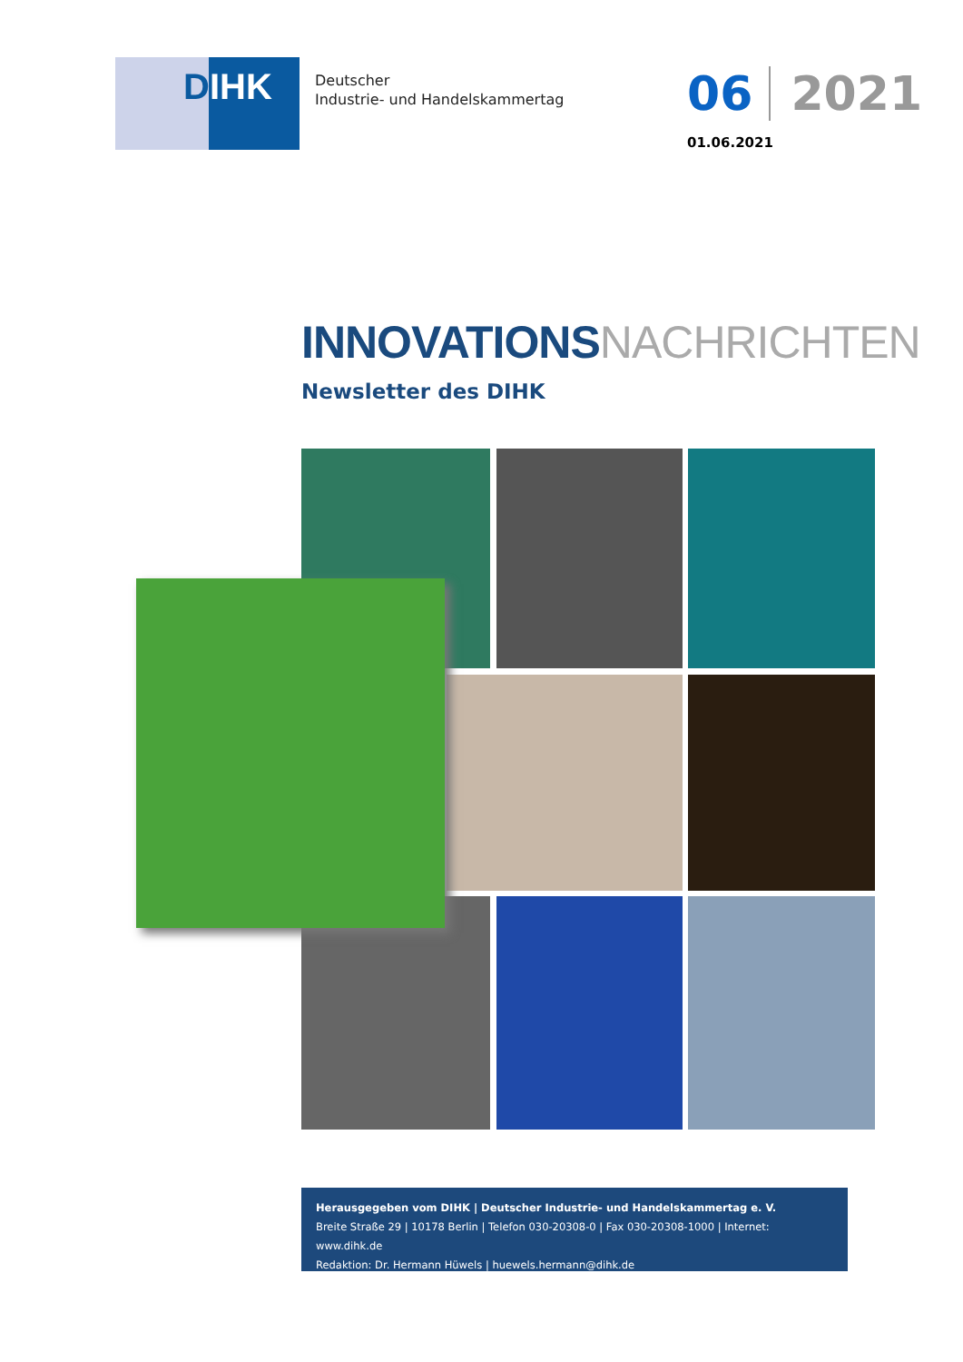DIHK
Deutscher
Industrie- und Handelskammertag
06 2021
01.06.2021
INNOVATIONSNACHRICHTEN
Newsletter des DIHK
Herausgegeben vom DIHK | Deutscher Industrie- und Handelskammertag e. V.
Breite Straße 29 | 10178 Berlin | Telefon 030-20308-0 | Fax 030-20308-1000 | Internet: www.dihk.de
Redaktion: Dr. Hermann Hüwels | huewels.hermann@dihk.de